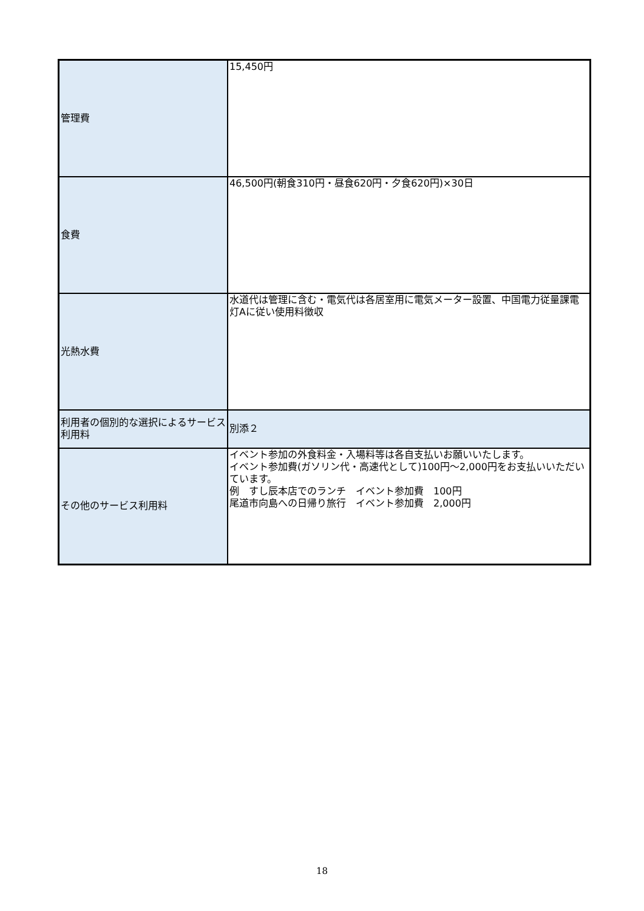| 管理費 | 15,450円 |
| 食費 | 46,500円(朝食310円・昼食620円・夕食620円)×30日 |
| 光熱水費 | 水道代は管理に含む・電気代は各居室用に電気メーター設置、中国電力従量課電灯Aに従い使用料徴収 |
| 利用者の個別的な選択によるサービス利用料 | 別添２ |
| その他のサービス利用料 | イベント参加の外食料金・入場料等は各自支払いお願いいたします。 イベント参加費(ガソリン代・高速代として)100円～2,000円をお支払いいただいています。 例 すし辰本店でのランチ イベント参加費 100円 尾道市向島への日帰り旅行 イベント参加費 2,000円 |
18